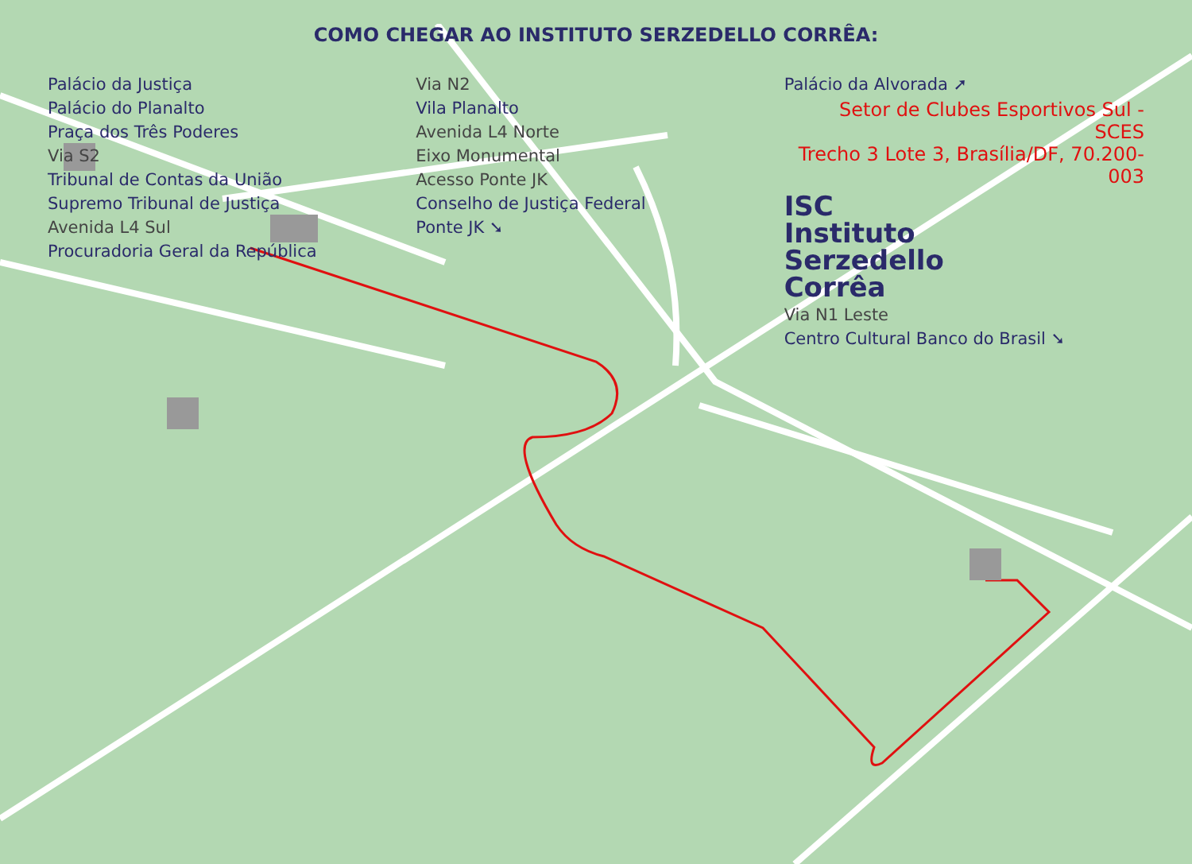COMO CHEGAR AO INSTITUTO SERZEDELLO CORRÊA:
Palácio da Justiça
Palácio do Planalto
Praça dos Três Poderes
Via S2
Tribunal de Contas da União
Supremo Tribunal de Justiça
Avenida L4 Sul
Procuradoria Geral da República
Via N2
Vila Planalto
Avenida L4 Norte
Eixo Monumental
Acesso Ponte JK
Conselho de Justiça Federal
Ponte JK ➘
Palácio da Alvorada ➚
Setor de Clubes Esportivos Sul - SCES
Trecho 3 Lote 3, Brasília/DF, 70.200-003
ISC
Instituto
Serzedello
Corrêa
Via N1 Leste
Centro Cultural Banco do Brasil ➘